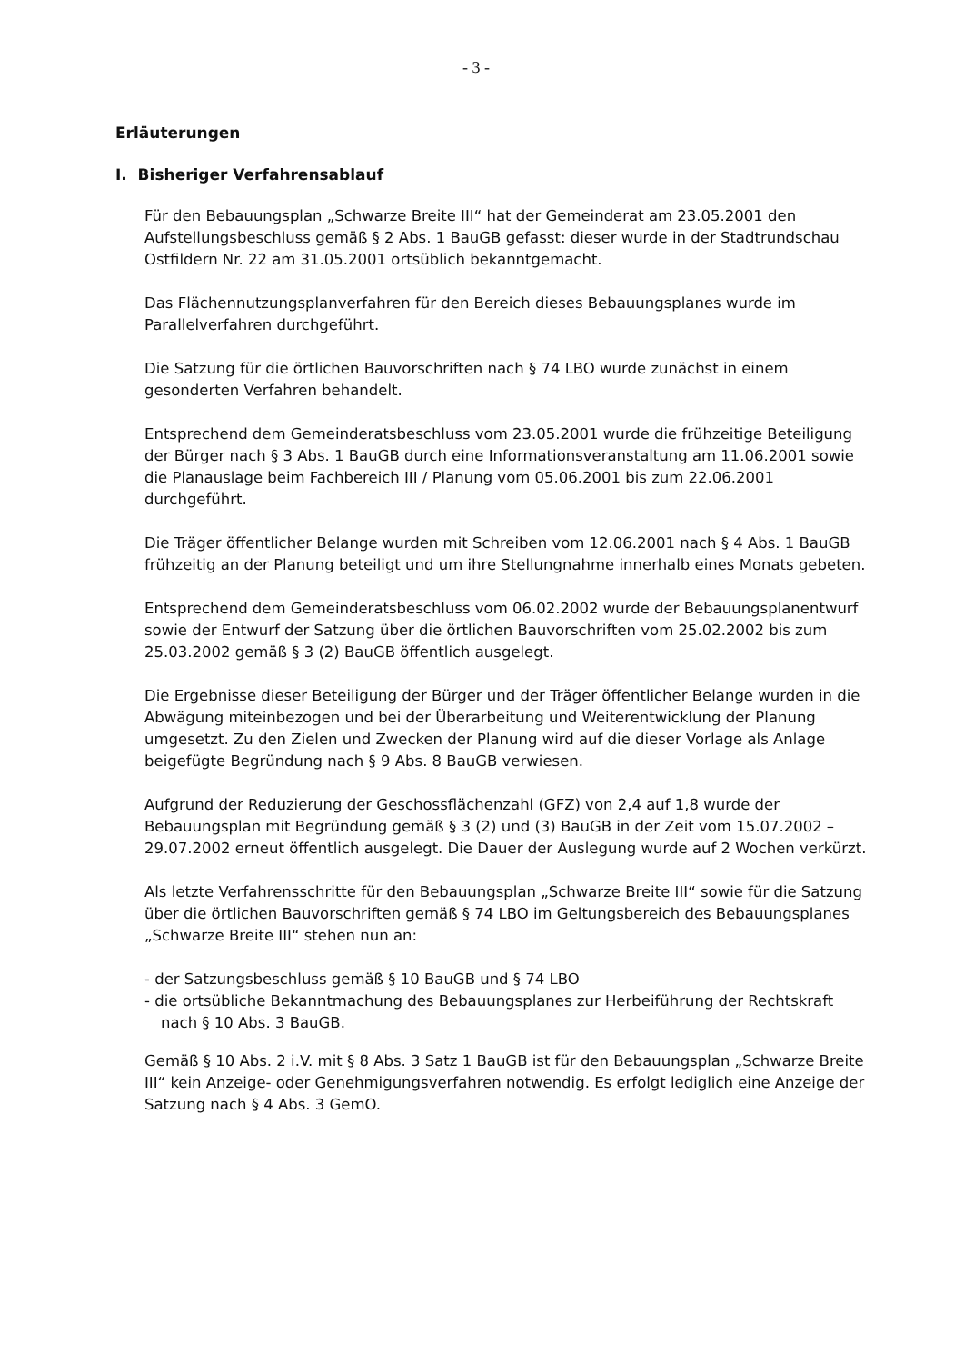- 3 -
Erläuterungen
I. Bisheriger Verfahrensablauf
Für den Bebauungsplan „Schwarze Breite III“ hat der Gemeinderat am 23.05.2001 den Aufstellungsbeschluss gemäß § 2 Abs. 1 BauGB gefasst: dieser wurde in der Stadtrundschau Ostfildern Nr. 22 am 31.05.2001 ortsüblich bekanntgemacht.
Das Flächennutzungsplanverfahren für den Bereich dieses Bebauungsplanes wurde im Parallelverfahren durchgeführt.
Die Satzung für die örtlichen Bauvorschriften nach § 74 LBO wurde zunächst in einem gesonderten Verfahren behandelt.
Entsprechend dem Gemeinderatsbeschluss vom 23.05.2001 wurde die frühzeitige Beteiligung der Bürger nach § 3 Abs. 1 BauGB durch eine Informationsveranstaltung am 11.06.2001 sowie die Planauslage beim Fachbereich III / Planung vom 05.06.2001 bis zum 22.06.2001 durchgeführt.
Die Träger öffentlicher Belange wurden mit Schreiben vom 12.06.2001 nach § 4 Abs. 1 BauGB frühzeitig an der Planung beteiligt und um ihre Stellungnahme innerhalb eines Monats gebeten.
Entsprechend dem Gemeinderatsbeschluss vom 06.02.2002 wurde der Bebauungsplanentwurf sowie der Entwurf der Satzung über die örtlichen Bauvorschriften vom 25.02.2002 bis zum 25.03.2002 gemäß § 3 (2) BauGB öffentlich ausgelegt.
Die Ergebnisse dieser Beteiligung der Bürger und der Träger öffentlicher Belange wurden in die Abwägung miteinbezogen und bei der Überarbeitung und Weiterentwicklung der Planung umgesetzt. Zu den Zielen und Zwecken der Planung wird auf die dieser Vorlage als Anlage beigefügte Begründung nach § 9 Abs. 8 BauGB verwiesen.
Aufgrund der Reduzierung der Geschossflächenzahl (GFZ) von 2,4 auf 1,8 wurde der Bebauungsplan mit Begründung gemäß § 3 (2) und (3) BauGB in der Zeit vom 15.07.2002 – 29.07.2002 erneut öffentlich ausgelegt. Die Dauer der Auslegung wurde auf 2 Wochen verkürzt.
Als letzte Verfahrensschritte für den Bebauungsplan „Schwarze Breite III“ sowie für die Satzung über die örtlichen Bauvorschriften gemäß § 74 LBO im Geltungsbereich des Bebauungsplanes „Schwarze Breite III“ stehen nun an:
- der Satzungsbeschluss gemäß § 10 BauGB und § 74 LBO
- die ortsübliche Bekanntmachung des Bebauungsplanes zur Herbeiführung der Rechtskraft nach § 10 Abs. 3 BauGB.
Gemäß § 10 Abs. 2 i.V. mit § 8 Abs. 3 Satz 1 BauGB ist für den Bebauungsplan „Schwarze Breite III“ kein Anzeige- oder Genehmigungsverfahren notwendig. Es erfolgt lediglich eine Anzeige der Satzung nach § 4 Abs. 3 GemO.